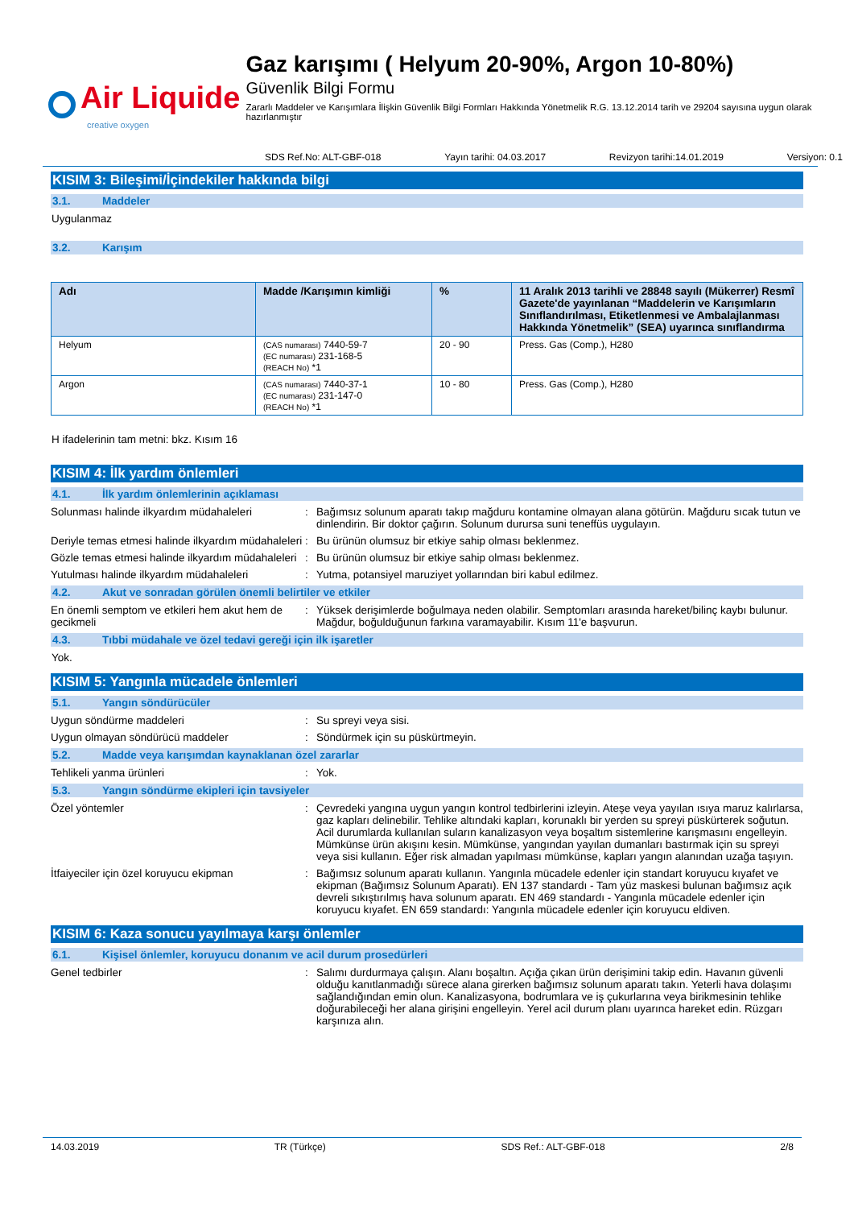Air Liquide
creative oxygen
Gaz karışımı ( Helyum 20-90%, Argon 10-80%)
Güvenlik Bilgi Formu
Zararlı Maddeler ve Karışımlara İlişkin Güvenlik Bilgi Formları Hakkında Yönetmelik R.G. 13.12.2014 tarih ve 29204 sayısına uygun olarak hazırlanmıştır
SDS Ref.No: ALT-GBF-018 Yayın tarihi: 04.03.2017 Revizyon tarihi:14.01.2019 Versiyon: 0.1
KISIM 3: Bileşimi/İçindekiler hakkında bilgi
3.1. Maddeler
Uygulanmaz
3.2. Karışım
| Adı | Madde /Karışımın kimliği | % | 11 Aralık 2013 tarihli ve 28848 sayılı (Mükerrer) Resmî Gazete'de yayınlanan “Maddelerin ve Karışımların Sınıflandırılması, Etiketlenmesi ve Ambalajlanması Hakkında Yönetmelik” (SEA) uyarınca sınıflandırma |
| --- | --- | --- | --- |
| Helyum | (CAS numarası) 7440-59-7 (EC numarası) 231-168-5 (REACH No) *1 | 20 - 90 | Press. Gas (Comp.), H280 |
| Argon | (CAS numarası) 7440-37-1 (EC numarası) 231-147-0 (REACH No) *1 | 10 - 80 | Press. Gas (Comp.), H280 |
H ifadelerinin tam metni: bkz. Kısım 16
KISIM 4: İlk yardım önlemleri
4.1. İlk yardım önlemlerinin açıklaması
Solunması halinde ilkyardım müdahaleleri
: Bağımsız solunum aparatı takıp mağduru kontamine olmayan alana götürün. Mağduru sıcak tutun ve dinlendirin. Bir doktor çağırın. Solunum durursa suni teneffüs uygulayın.
Deriyle temas etmesi halinde ilkyardım müdahaleleri
: Bu ürünün olumsuz bir etkiye sahip olması beklenmez.
Gözle temas etmesi halinde ilkyardım müdahaleleri
: Bu ürünün olumsuz bir etkiye sahip olması beklenmez.
Yutulması halinde ilkyardım müdahaleleri
: Yutma, potansiyel maruziyet yollarından biri kabul edilmez.
4.2. Akut ve sonradan görülen önemli belirtiler ve etkiler
En önemli semptom ve etkileri hem akut hem de gecikmeli
: Yüksek derişimlerde boğulmaya neden olabilir. Semptomları arasında hareket/bilinç kaybı bulunur. Mağdur, boğulduğunun farkına varamayabilir. Kısım 11'e başvurun.
4.3. Tıbbi müdahale ve özel tedavi gereği için ilk işaretler
Yok.
KISIM 5: Yangınla mücadele önlemleri
5.1. Yangın söndürücüler
Uygun söndürme maddeleri : Su spreyi veya sisi.
Uygun olmayan söndürücü maddeler : Söndürmek için su püskürtmeyin.
5.2. Madde veya karışımdan kaynaklanan özel zararlar
Tehlikeli yanma ürünleri : Yok.
5.3. Yangın söndürme ekipleri için tavsiyeler
Özel yöntemler : Çevredeki yangına uygun yangın kontrol tedbirlerini izleyin. Ateşe veya yayılan ısıya maruz kalırlarsa, gaz kapları delinebilir. Tehlike altındaki kapları, korunaklı bir yerden su spreyi püskürterek soğutun. Acil durumlarda kullanılan suların kanalizasyon veya boşaltım sistemlerine karışmasını engelleyin. Mümkünse ürün akışını kesin. Mümkünse, yangından yayılan dumanları bastırmak için su spreyi veya sisi kullanın. Eğer risk almadan yapılması mümkünse, kapları yangın alanından uzağa taşıyın.
İtfaiyeciler için özel koruyucu ekipman : Bağımsız solunum aparatı kullanın. Yangınla mücadele edenler için standart koruyucu kıyafet ve ekipman (Bağımsız Solunum Aparatı). EN 137 standardı - Tam yüz maskesi bulunan bağımsız açık devreli sıkıştırılmış hava solunum aparatı. EN 469 standardı - Yangınla mücadele edenler için koruyucu kıyafet. EN 659 standardı: Yangınla mücadele edenler için koruyucu eldiven.
KISIM 6: Kaza sonucu yayılmaya karşı önlemler
6.1. Kişisel önlemler, koruyucu donanım ve acil durum prosedürleri
Genel tedbirler : Salımı durdurmaya çalışın. Alanı boşaltın. Açığa çıkan ürün derişimini takip edin. Havanın güvenli olduğu kanıtlanmadığı sürece alana girerken bağımsız solunum aparatı takın. Yeterli hava dolaşımı sağlandığından emin olun. Kanalizasyona, bodrumlara ve iş çukurlarına veya birikmesinin tehlike doğurabileceği her alana girişini engelleyin. Yerel acil durum planı uyarınca hareket edin. Rüzgarı karşınıza alın.
14.03.2019 TR (Türkçe) SDS Ref.: ALT-GBF-018 2/8